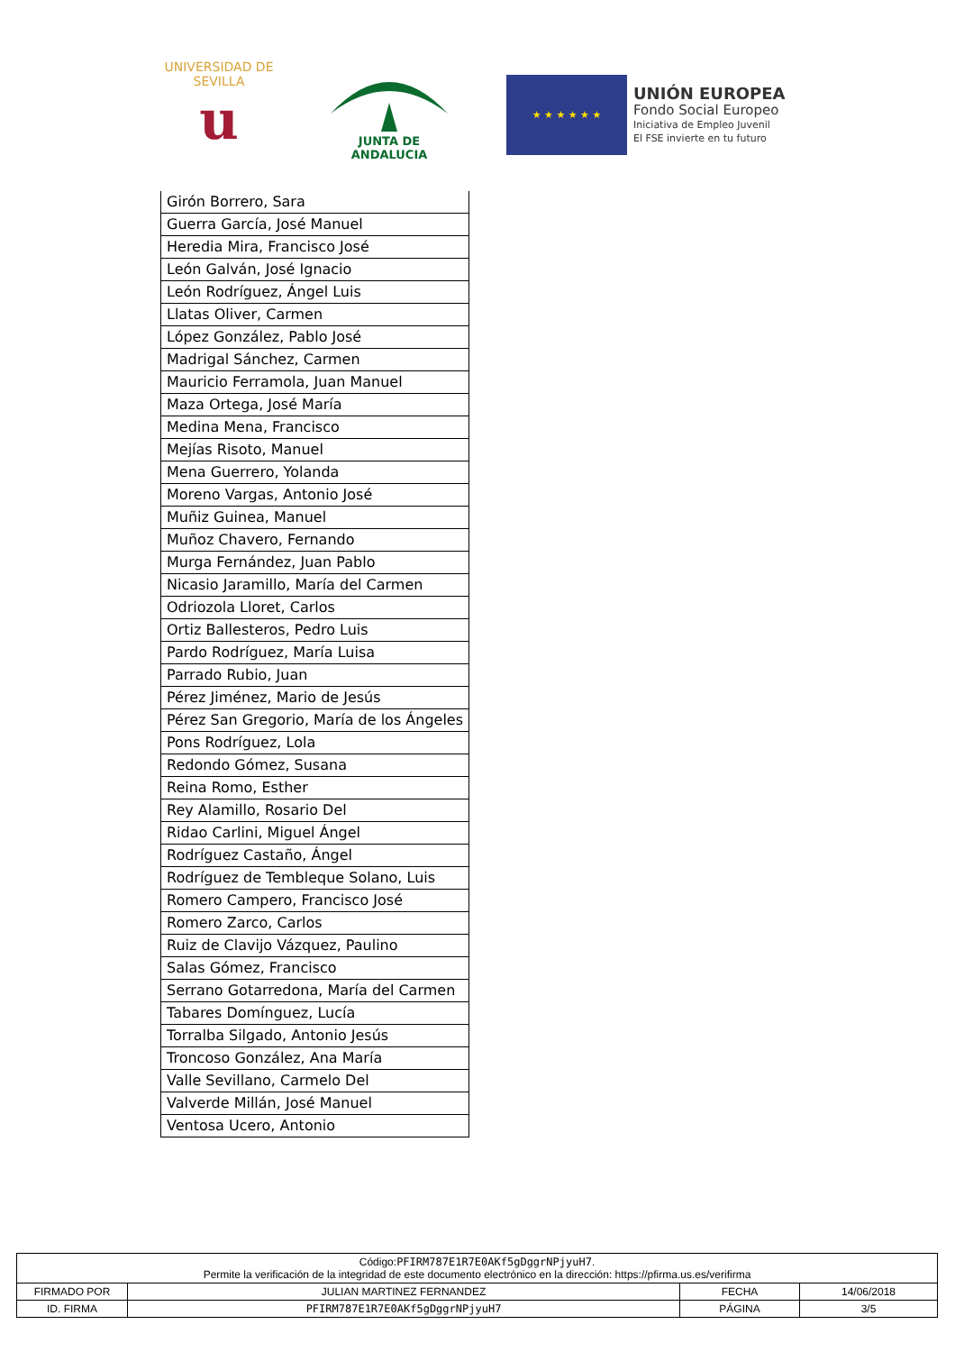UNIVERSIDAD DE SEVILLA
u
JUNTA DE ANDALUCIA
★ ★ ★ ★ ★ ★
UNIÓN EUROPEA
Fondo Social Europeo
Iniciativa de Empleo Juvenil
El FSE invierte en tu futuro
| Girón Borrero, Sara |
| Guerra García, José Manuel |
| Heredia Mira, Francisco José |
| León Galván, José Ignacio |
| León Rodríguez, Ángel Luis |
| Llatas Oliver, Carmen |
| López González, Pablo José |
| Madrigal Sánchez, Carmen |
| Mauricio Ferramola, Juan Manuel |
| Maza Ortega, José María |
| Medina Mena, Francisco |
| Mejías Risoto, Manuel |
| Mena Guerrero, Yolanda |
| Moreno Vargas, Antonio José |
| Muñiz Guinea, Manuel |
| Muñoz Chavero, Fernando |
| Murga Fernández, Juan Pablo |
| Nicasio Jaramillo, María del Carmen |
| Odriozola Lloret, Carlos |
| Ortiz Ballesteros, Pedro Luis |
| Pardo Rodríguez, María Luisa |
| Parrado Rubio, Juan |
| Pérez Jiménez, Mario de Jesús |
| Pérez San Gregorio, María de los Ángeles |
| Pons Rodríguez, Lola |
| Redondo Gómez, Susana |
| Reina Romo, Esther |
| Rey Alamillo, Rosario Del |
| Ridao Carlini, Miguel Ángel |
| Rodríguez Castaño, Ángel |
| Rodríguez de Tembleque Solano, Luis |
| Romero Campero, Francisco José |
| Romero Zarco, Carlos |
| Ruiz de Clavijo Vázquez, Paulino |
| Salas Gómez, Francisco |
| Serrano Gotarredona, María del Carmen |
| Tabares Domínguez, Lucía |
| Torralba Silgado, Antonio Jesús |
| Troncoso González, Ana María |
| Valle Sevillano, Carmelo Del |
| Valverde Millán, José Manuel |
| Ventosa Ucero, Antonio |
| Código: PFIRM787E1R7E0AKf5gDggrNPjyuH7 . Permite la verificación de la integridad de este documento electrónico en la dirección: https://pfirma.us.es/verifirma | | | |
| FIRMADO POR | JULIAN MARTINEZ FERNANDEZ | FECHA | 14/06/2018 |
| ID. FIRMA | PFIRM787E1R7E0AKf5gDggrNPjyuH7 | PÁGINA | 3/5 |